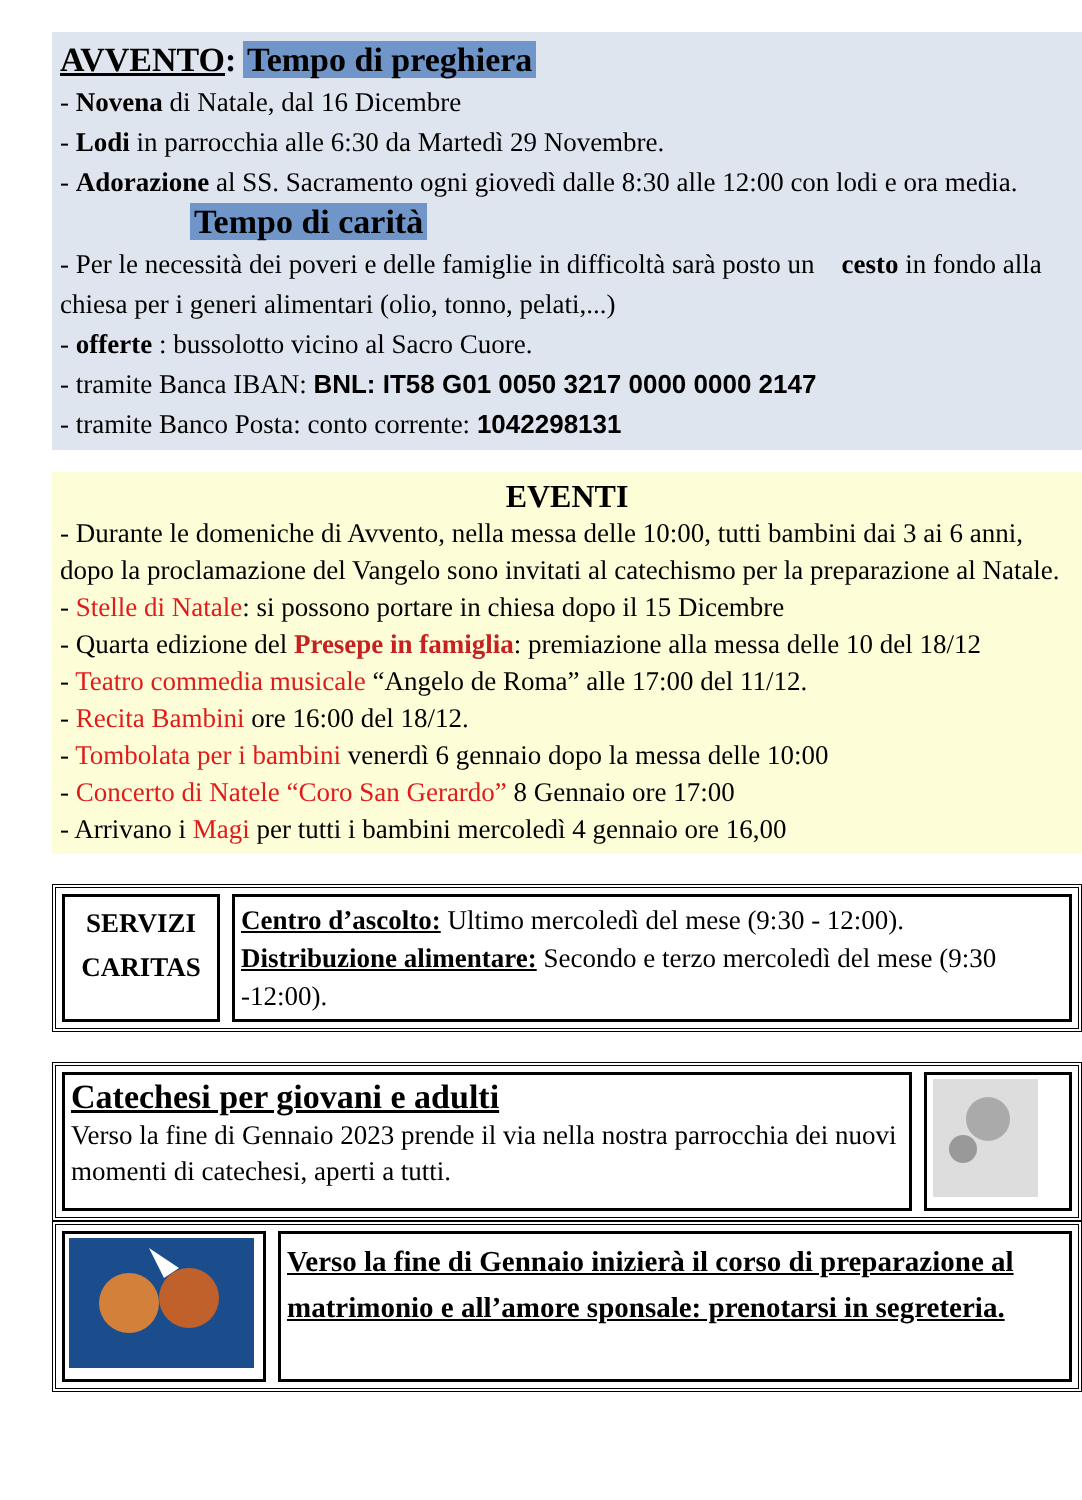AVVENTO: Tempo di preghiera
- Novena di Natale, dal 16 Dicembre
- Lodi in parrocchia alle 6:30 da Martedì 29 Novembre.
- Adorazione al SS. Sacramento ogni giovedì dalle 8:30 alle 12:00 con lodi e ora media.
Tempo di carità
- Per le necessità dei poveri e delle famiglie in difficoltà sarà posto un cesto in fondo alla chiesa per i generi alimentari (olio, tonno, pelati,...)
- offerte : bussolotto vicino al Sacro Cuore.
- tramite Banca IBAN: BNL: IT58 G01 0050 3217 0000 0000 2147
- tramite Banco Posta: conto corrente: 1042298131
EVENTI
- Durante le domeniche di Avvento, nella messa delle 10:00, tutti bambini dai 3 ai 6 anni, dopo la proclamazione del Vangelo sono invitati al catechismo per la preparazione al Natale.
- Stelle di Natale: si possono portare in chiesa dopo il 15 Dicembre
- Quarta edizione del Presepe in famiglia: premiazione alla messa delle 10 del 18/12
- Teatro commedia musicale “Angelo de Roma” alle 17:00 del 11/12.
- Recita Bambini ore 16:00 del 18/12.
- Tombolata per i bambini venerdì 6 gennaio dopo la messa delle 10:00
- Concerto di Natele “Coro San Gerardo” 8 Gennaio ore 17:00
- Arrivano i Magi per tutti i bambini mercoledì 4 gennaio ore 16,00
SERVIZI
CARITAS
Centro d’ascolto: Ultimo mercoledì del mese (9:30 - 12:00).
Distribuzione alimentare: Secondo e terzo mercoledì del mese (9:30 -12:00).
Catechesi per giovani e adulti
Verso la fine di Gennaio 2023 prende il via nella nostra parrocchia dei nuovi momenti di catechesi, aperti a tutti.
Verso la fine di Gennaio inizierà il corso di preparazione al matrimonio e all’amore sponsale: prenotarsi in segreteria.